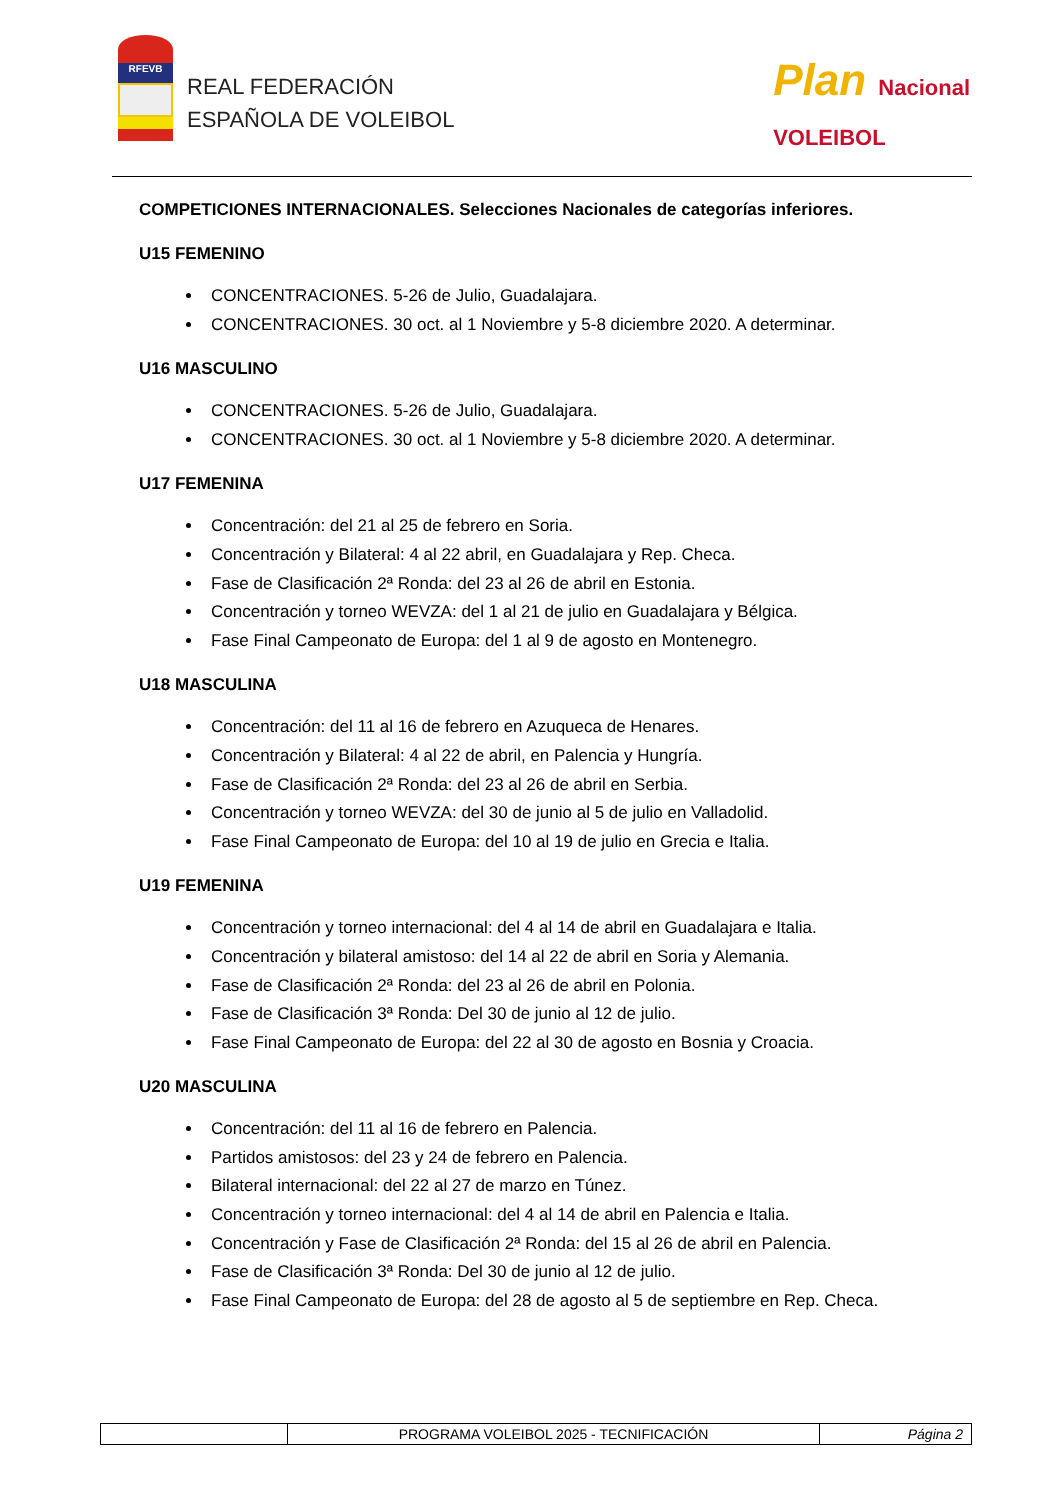RFEVB
REAL FEDERACIÓN
ESPAÑOLA DE VOLEIBOL
Plan Nacional
VOLEIBOL
COMPETICIONES INTERNACIONALES. Selecciones Nacionales de categorías inferiores.
U15 FEMENINO
CONCENTRACIONES. 5-26 de Julio, Guadalajara.
CONCENTRACIONES. 30 oct. al 1 Noviembre y 5-8 diciembre 2020. A determinar.
U16 MASCULINO
CONCENTRACIONES. 5-26 de Julio, Guadalajara.
CONCENTRACIONES. 30 oct. al 1 Noviembre y 5-8 diciembre 2020. A determinar.
U17 FEMENINA
Concentración: del 21 al 25 de febrero en Soria.
Concentración y Bilateral: 4 al 22 abril, en Guadalajara y Rep. Checa.
Fase de Clasificación 2ª Ronda: del 23 al 26 de abril en Estonia.
Concentración y torneo WEVZA: del 1 al 21 de julio en Guadalajara y Bélgica.
Fase Final Campeonato de Europa: del 1 al 9 de agosto en Montenegro.
U18 MASCULINA
Concentración: del 11 al 16 de febrero en Azuqueca de Henares.
Concentración y Bilateral: 4 al 22 de abril, en Palencia y Hungría.
Fase de Clasificación 2ª Ronda: del 23 al 26 de abril en Serbia.
Concentración y torneo WEVZA: del 30 de junio al 5 de julio en Valladolid.
Fase Final Campeonato de Europa: del 10 al 19 de julio en Grecia e Italia.
U19 FEMENINA
Concentración y torneo internacional: del 4 al 14 de abril en Guadalajara e Italia.
Concentración y bilateral amistoso: del 14 al 22 de abril en Soria y Alemania.
Fase de Clasificación 2ª Ronda: del 23 al 26 de abril en Polonia.
Fase de Clasificación 3ª Ronda: Del 30 de junio al 12 de julio.
Fase Final Campeonato de Europa: del 22 al 30 de agosto en Bosnia y Croacia.
U20 MASCULINA
Concentración: del 11 al 16 de febrero en Palencia.
Partidos amistosos: del 23 y 24 de febrero en Palencia.
Bilateral internacional: del 22 al 27 de marzo en Túnez.
Concentración y torneo internacional: del 4 al 14 de abril en Palencia e Italia.
Concentración y Fase de Clasificación 2ª Ronda: del 15 al 26 de abril en Palencia.
Fase de Clasificación 3ª Ronda: Del 30 de junio al 12 de julio.
Fase Final Campeonato de Europa: del 28 de agosto al 5 de septiembre en Rep. Checa.
| | PROGRAMA VOLEIBOL 2025 - TECNIFICACIÓN | Página 2 |